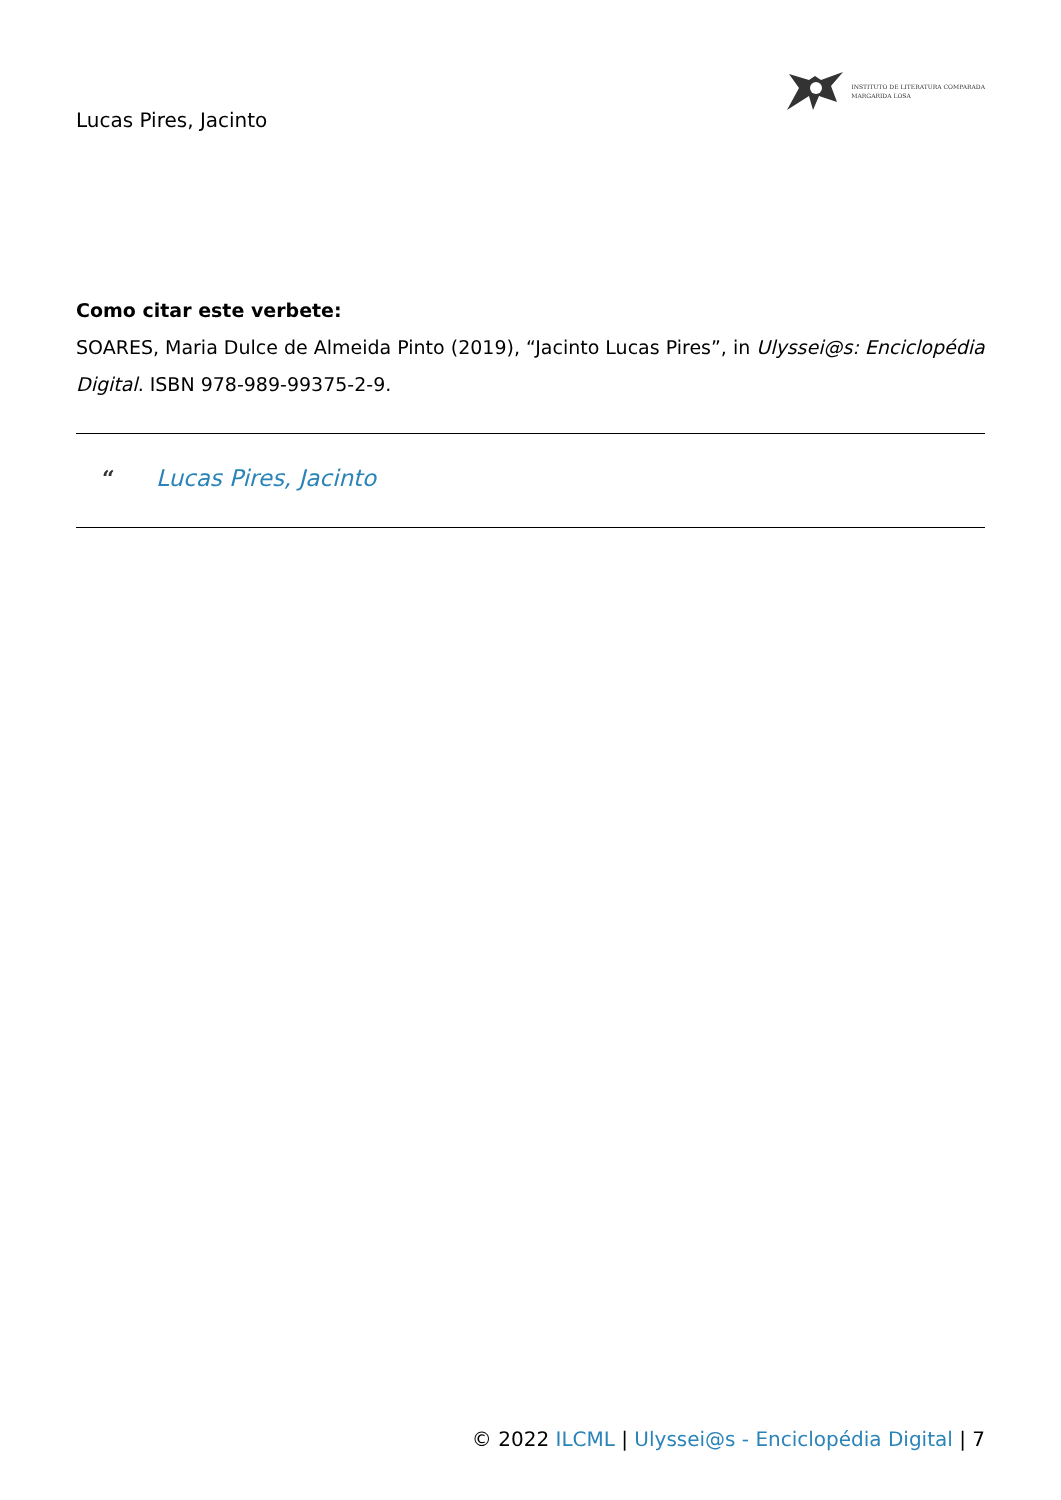Lucas Pires, Jacinto
INSTITUTO DE LITERATURA COMPARADA
MARGARIDA LOSA
Como citar este verbete:
SOARES, Maria Dulce de Almeida Pinto (2019), “Jacinto Lucas Pires”, in Ulyssei@s: Enciclopédia Digital. ISBN 978-989-99375-2-9.
“Lucas Pires, Jacinto
© 2022 ILCML | Ulyssei@s - Enciclopédia Digital | 7